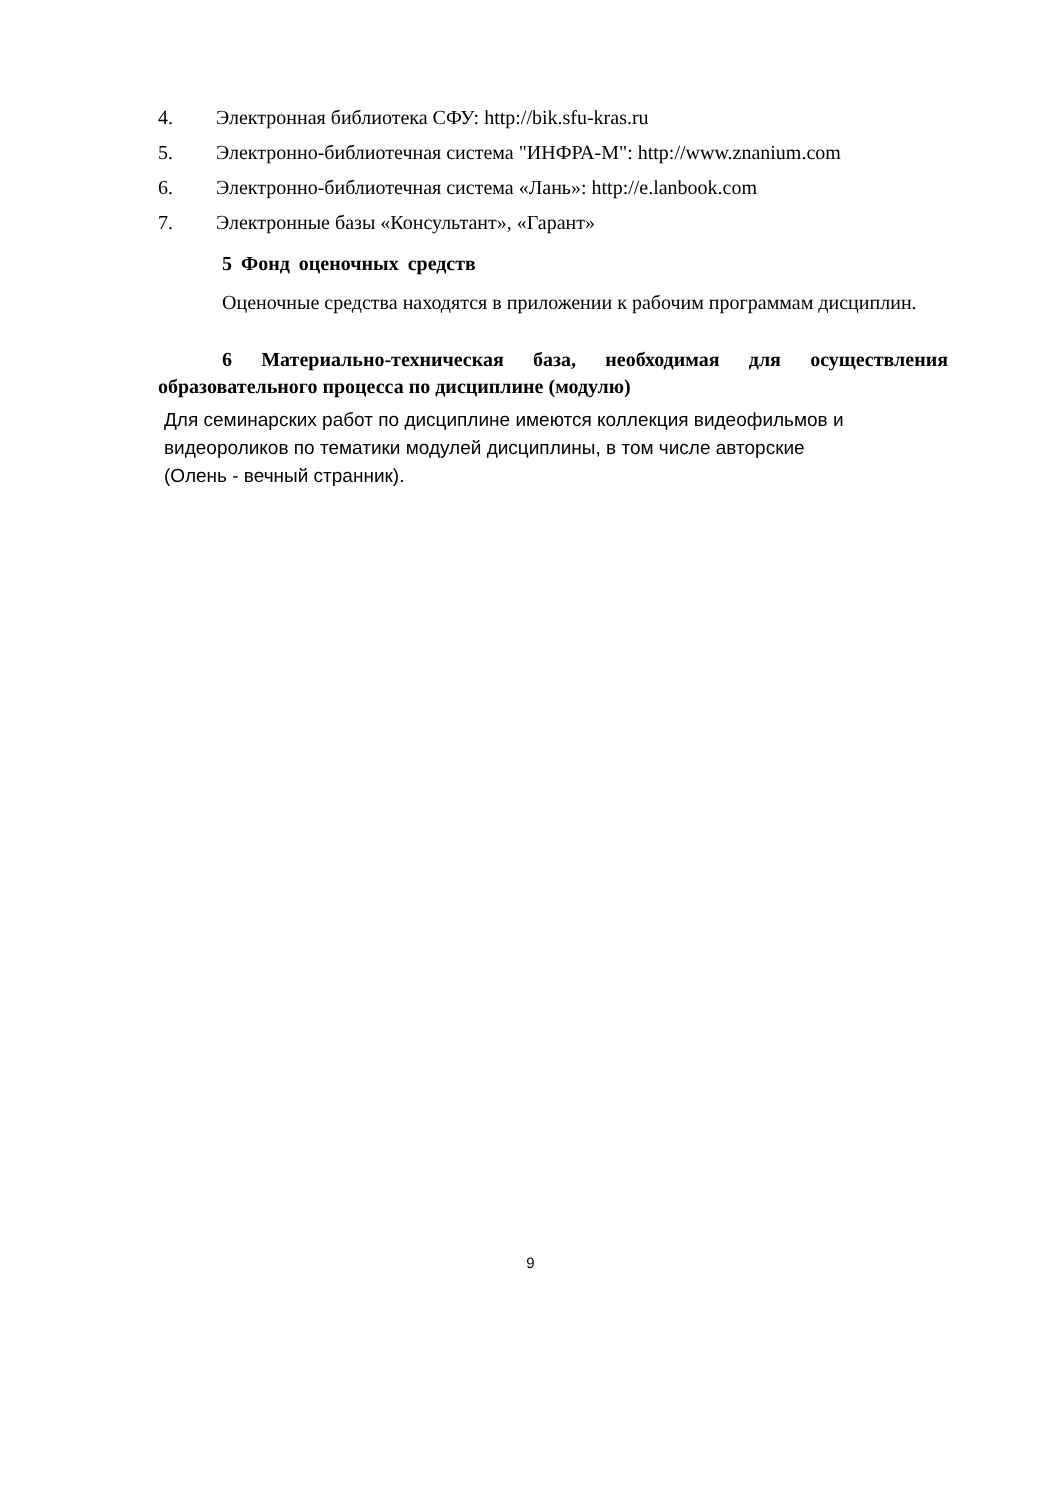4. Электронная библиотека СФУ: http://bik.sfu-kras.ru
5. Электронно-библиотечная система "ИНФРА-М": http://www.znanium.com
6. Электронно-библиотечная система «Лань»: http://e.lanbook.com
7. Электронные базы «Консультант», «Гарант»
5 Фонд оценочных средств
Оценочные средства находятся в приложении к рабочим программам дисциплин.
6 Материально-техническая база, необходимая для осуществления образовательного процесса по дисциплине (модулю)
Для семинарских работ по дисциплине имеются коллекция видеофильмов и
видеороликов по тематики модулей дисциплины, в том числе авторские
(Олень - вечный странник).
9